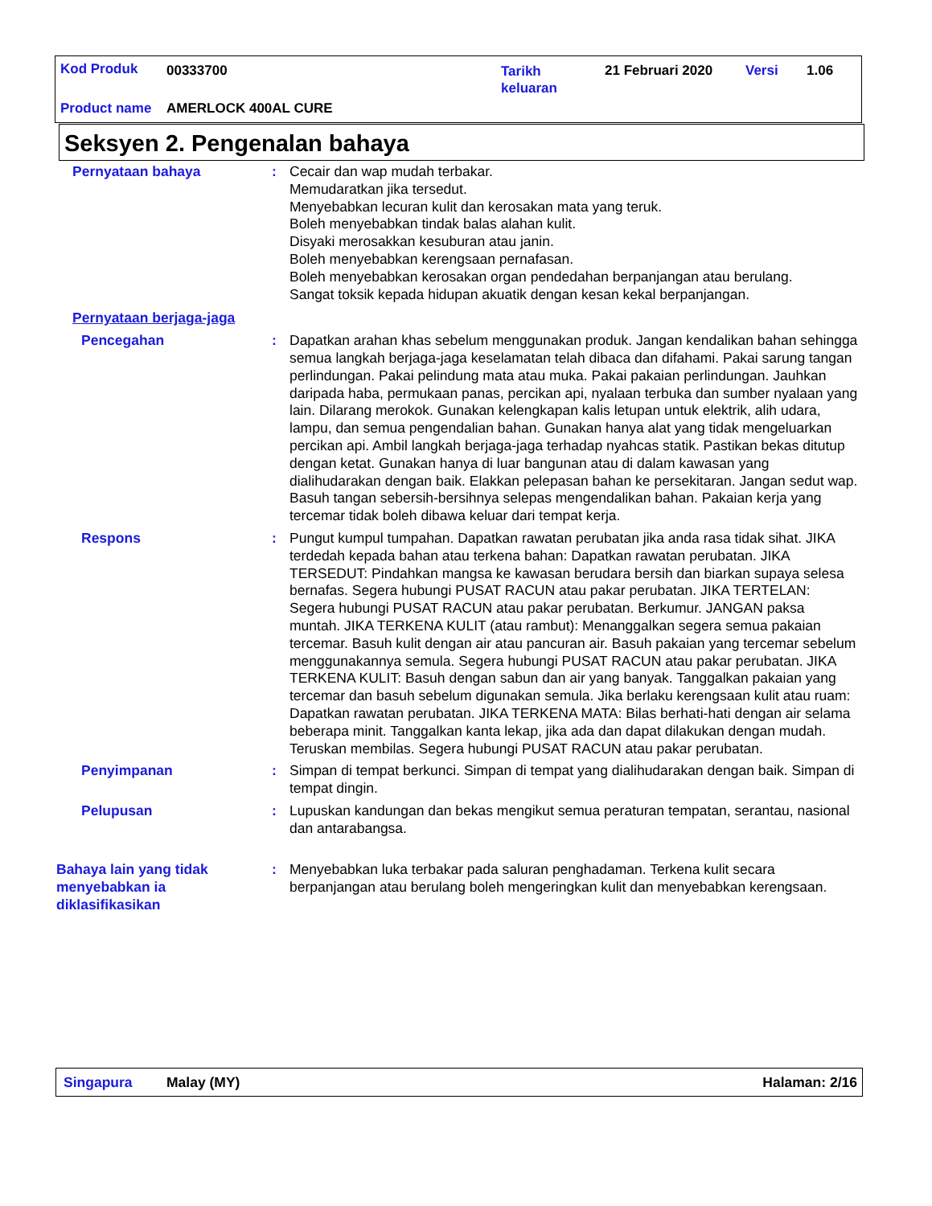Kod Produk 00333700
Tarikh
keluaran
21 Februari 2020 Versi 1.06
Product name AMERLOCK 400AL CURE
Seksyen 2. Pengenalan bahaya
Pernyataan bahaya : Cecair dan wap mudah terbakar.
Memudaratkan jika tersedut.
Menyebabkan lecuran kulit dan kerosakan mata yang teruk.
Boleh menyebabkan tindak balas alahan kulit.
Disyaki merosakkan kesuburan atau janin.
Boleh menyebabkan kerengsaan pernafasan.
Boleh menyebabkan kerosakan organ pendedahan berpanjangan atau berulang.
Sangat toksik kepada hidupan akuatik dengan kesan kekal berpanjangan.
Pernyataan berjaga-jaga
Pencegahan : Dapatkan arahan khas sebelum menggunakan produk. Jangan kendalikan bahan sehingga semua langkah berjaga-jaga keselamatan telah dibaca dan difahami. Pakai sarung tangan perlindungan. Pakai pelindung mata atau muka. Pakai pakaian perlindungan. Jauhkan daripada haba, permukaan panas, percikan api, nyalaan terbuka dan sumber nyalaan yang lain. Dilarang merokok. Gunakan kelengkapan kalis letupan untuk elektrik, alih udara, lampu, dan semua pengendalian bahan. Gunakan hanya alat yang tidak mengeluarkan percikan api. Ambil langkah berjaga-jaga terhadap nyahcas statik. Pastikan bekas ditutup dengan ketat. Gunakan hanya di luar bangunan atau di dalam kawasan yang dialihudarakan dengan baik. Elakkan pelepasan bahan ke persekitaran. Jangan sedut wap. Basuh tangan sebersih-bersihnya selepas mengendalikan bahan. Pakaian kerja yang tercemar tidak boleh dibawa keluar dari tempat kerja.
Respons : Pungut kumpul tumpahan. Dapatkan rawatan perubatan jika anda rasa tidak sihat. JIKA terdedah kepada bahan atau terkena bahan: Dapatkan rawatan perubatan. JIKA TERSEDUT: Pindahkan mangsa ke kawasan berudara bersih dan biarkan supaya selesa bernafas. Segera hubungi PUSAT RACUN atau pakar perubatan. JIKA TERTELAN: Segera hubungi PUSAT RACUN atau pakar perubatan. Berkumur. JANGAN paksa muntah. JIKA TERKENA KULIT (atau rambut): Menanggalkan segera semua pakaian tercemar. Basuh kulit dengan air atau pancuran air. Basuh pakaian yang tercemar sebelum menggunakannya semula. Segera hubungi PUSAT RACUN atau pakar perubatan. JIKA TERKENA KULIT: Basuh dengan sabun dan air yang banyak. Tanggalkan pakaian yang tercemar dan basuh sebelum digunakan semula. Jika berlaku kerengsaan kulit atau ruam: Dapatkan rawatan perubatan. JIKA TERKENA MATA: Bilas berhati-hati dengan air selama beberapa minit. Tanggalkan kanta lekap, jika ada dan dapat dilakukan dengan mudah. Teruskan membilas. Segera hubungi PUSAT RACUN atau pakar perubatan.
Penyimpanan : Simpan di tempat berkunci. Simpan di tempat yang dialihudarakan dengan baik. Simpan di tempat dingin.
Pelupusan : Lupuskan kandungan dan bekas mengikut semua peraturan tempatan, serantau, nasional dan antarabangsa.
Bahaya lain yang tidak menyebabkan ia diklasifikasikan
: Menyebabkan luka terbakar pada saluran penghadaman. Terkena kulit secara berpanjangan atau berulang boleh mengeringkan kulit dan menyebabkan kerengsaan.
Singapura Malay (MY) Halaman: 2/16